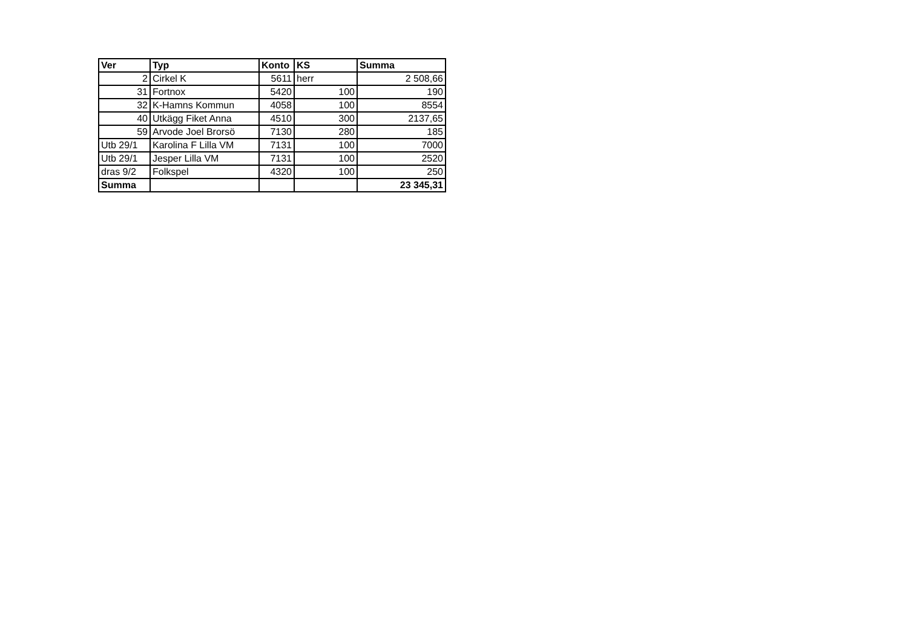| Ver | Typ | Konto | KS | Summa |
| --- | --- | --- | --- | --- |
| 2 | Cirkel K | 5611 | herr | 2 508,66 |
| 31 | Fortnox | 5420 | 100 | 190 |
| 32 | K-Hamns Kommun | 4058 | 100 | 8554 |
| 40 | Utkägg Fiket Anna | 4510 | 300 | 2137,65 |
| 59 | Arvode Joel Brorsö | 7130 | 280 | 185 |
| Utb 29/1 | Karolina F Lilla VM | 7131 | 100 | 7000 |
| Utb 29/1 | Jesper Lilla VM | 7131 | 100 | 2520 |
| dras 9/2 | Folkspel | 4320 | 100 | 250 |
| Summa | | | | 23 345,31 |